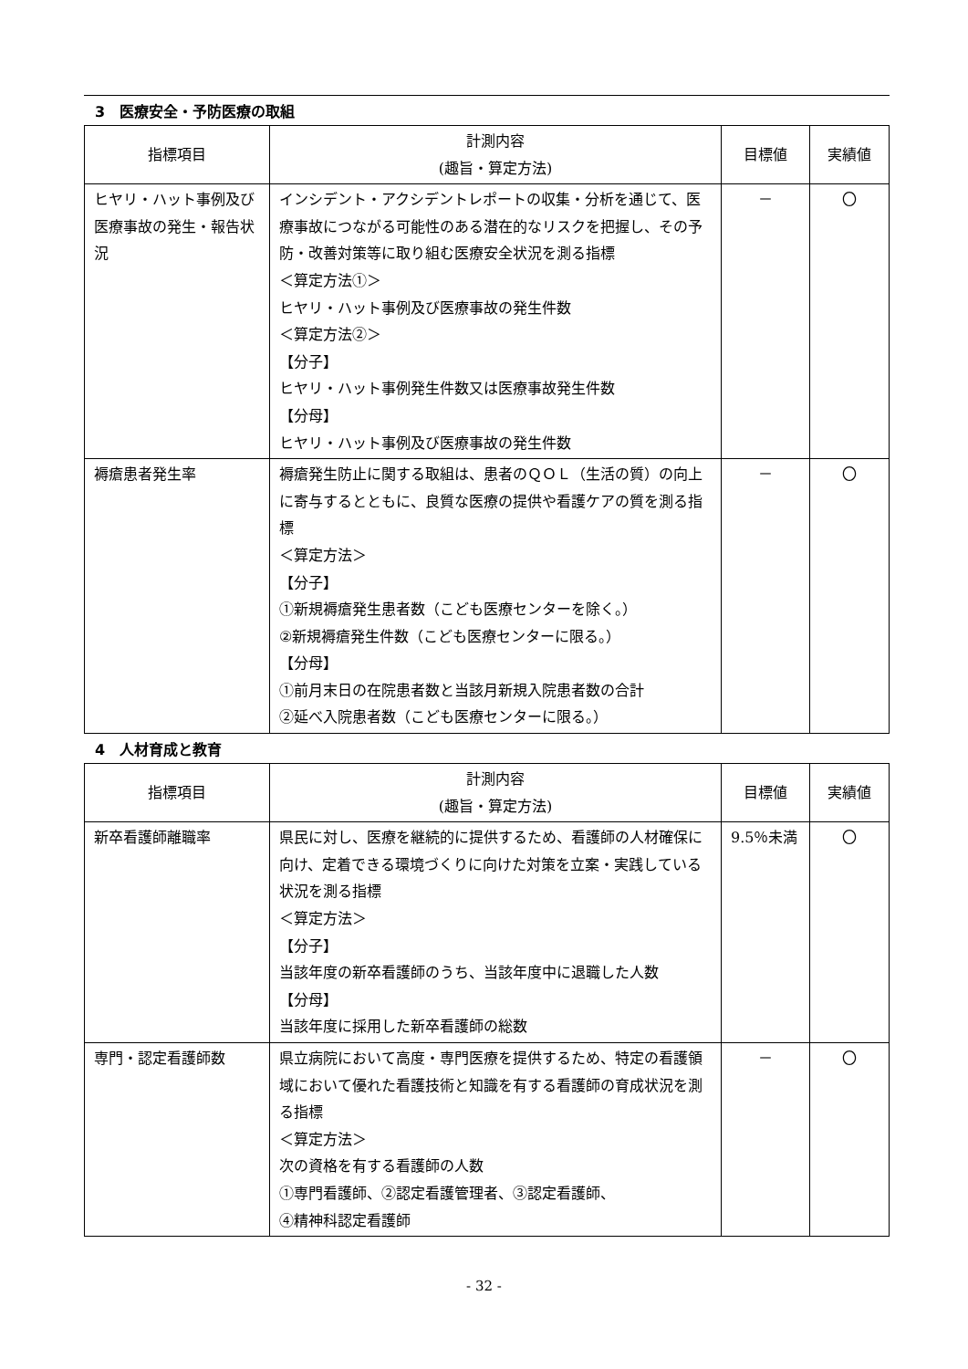3　医療安全・予防医療の取組
| 指標項目 | 計測内容 (趣旨・算定方法) | 目標値 | 実績値 |
| --- | --- | --- | --- |
| ヒヤリ・ハット事例及び医療事故の発生・報告状況 | インシデント・アクシデントレポートの収集・分析を通じて、医療事故につながる可能性のある潜在的なリスクを把握し、その予防・改善対策等に取り組む医療安全状況を測る指標 ＜算定方法①＞ ヒヤリ・ハット事例及び医療事故の発生件数 ＜算定方法②＞ 【分子】 ヒヤリ・ハット事例発生件数又は医療事故発生件数 【分母】 ヒヤリ・ハット事例及び医療事故の発生件数 | － | 〇 |
| 褥瘡患者発生率 | 褥瘡発生防止に関する取組は、患者のＱＯＬ（生活の質）の向上に寄与するとともに、良質な医療の提供や看護ケアの質を測る指標 ＜算定方法＞ 【分子】 ①新規褥瘡発生患者数（こども医療センターを除く。） ②新規褥瘡発生件数（こども医療センターに限る。） 【分母】 ①前月末日の在院患者数と当該月新規入院患者数の合計 ②延べ入院患者数（こども医療センターに限る。） | － | 〇 |
4　人材育成と教育
| 指標項目 | 計測内容 (趣旨・算定方法) | 目標値 | 実績値 |
| --- | --- | --- | --- |
| 新卒看護師離職率 | 県民に対し、医療を継続的に提供するため、看護師の人材確保に向け、定着できる環境づくりに向けた対策を立案・実践している状況を測る指標 ＜算定方法＞ 【分子】 当該年度の新卒看護師のうち、当該年度中に退職した人数 【分母】 当該年度に採用した新卒看護師の総数 | 9.5％未満 | 〇 |
| 専門・認定看護師数 | 県立病院において高度・専門医療を提供するため、特定の看護領域において優れた看護技術と知識を有する看護師の育成状況を測る指標 ＜算定方法＞ 次の資格を有する看護師の人数 ①専門看護師、②認定看護管理者、③認定看護師、 ④精神科認定看護師 | － | 〇 |
- 32 -